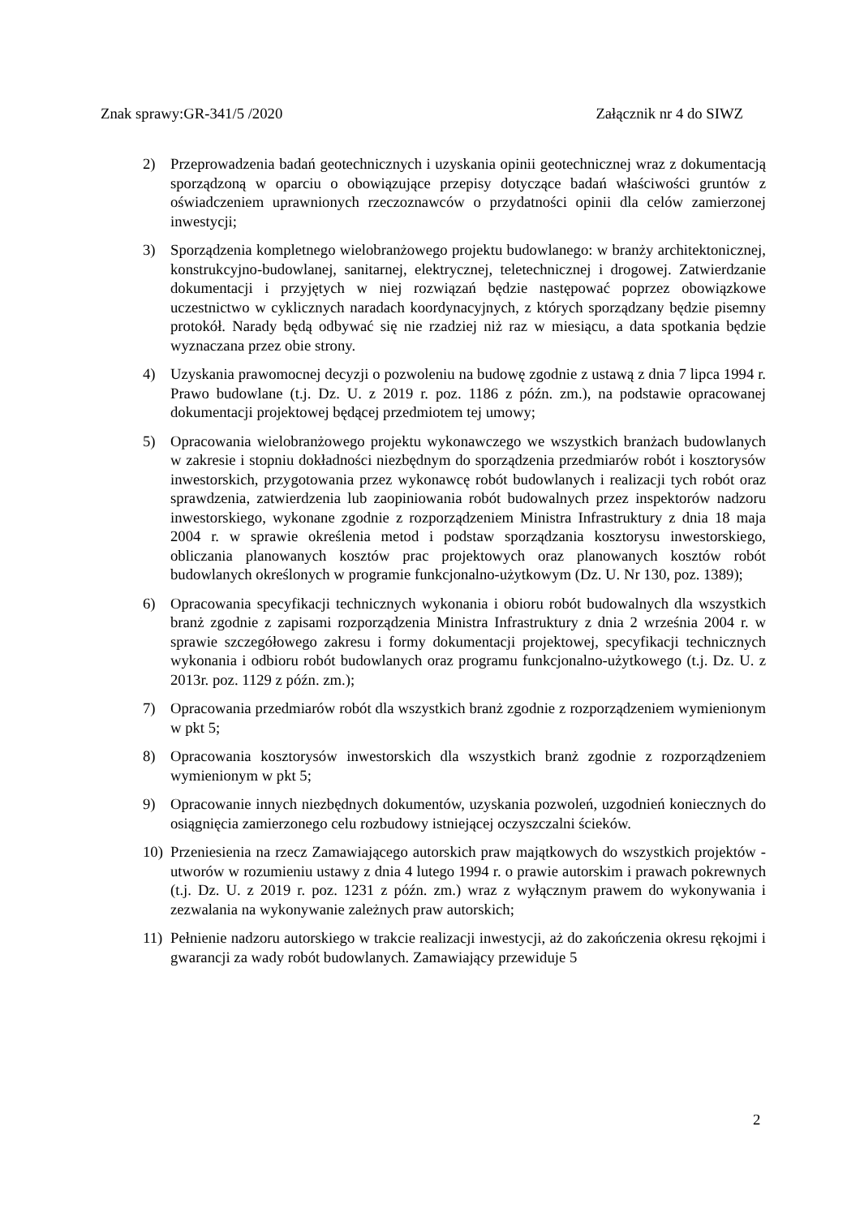Znak sprawy:GR-341/5 /2020 Załącznik nr 4 do SIWZ
2) Przeprowadzenia badań geotechnicznych i uzyskania opinii geotechnicznej wraz z dokumentacją sporządzoną w oparciu o obowiązujące przepisy dotyczące badań właściwości gruntów z oświadczeniem uprawnionych rzeczoznawców o przydatności opinii dla celów zamierzonej inwestycji;
3) Sporządzenia kompletnego wielobranżowego projektu budowlanego: w branży architektonicznej, konstrukcyjno-budowlanej, sanitarnej, elektrycznej, teletechnicznej i drogowej. Zatwierdzanie dokumentacji i przyjętych w niej rozwiązań będzie następować poprzez obowiązkowe uczestnictwo w cyklicznych naradach koordynacyjnych, z których sporządzany będzie pisemny protokół. Narady będą odbywać się nie rzadziej niż raz w miesiącu, a data spotkania będzie wyznaczana przez obie strony.
4) Uzyskania prawomocnej decyzji o pozwoleniu na budowę zgodnie z ustawą z dnia 7 lipca 1994 r. Prawo budowlane (t.j. Dz. U. z 2019 r. poz. 1186 z późn. zm.), na podstawie opracowanej dokumentacji projektowej będącej przedmiotem tej umowy;
5) Opracowania wielobranżowego projektu wykonawczego we wszystkich branżach budowlanych w zakresie i stopniu dokładności niezbędnym do sporządzenia przedmiarów robót i kosztorysów inwestorskich, przygotowania przez wykonawcę robót budowlanych i realizacji tych robót oraz sprawdzenia, zatwierdzenia lub zaopiniowania robót budowalnych przez inspektorów nadzoru inwestorskiego, wykonane zgodnie z rozporządzeniem Ministra Infrastruktury z dnia 18 maja 2004 r. w sprawie określenia metod i podstaw sporządzania kosztorysu inwestorskiego, obliczania planowanych kosztów prac projektowych oraz planowanych kosztów robót budowlanych określonych w programie funkcjonalno-użytkowym (Dz. U. Nr 130, poz. 1389);
6) Opracowania specyfikacji technicznych wykonania i obioru robót budowalnych dla wszystkich branż zgodnie z zapisami rozporządzenia Ministra Infrastruktury z dnia 2 września 2004 r. w sprawie szczegółowego zakresu i formy dokumentacji projektowej, specyfikacji technicznych wykonania i odbioru robót budowlanych oraz programu funkcjonalno-użytkowego (t.j. Dz. U. z 2013r. poz. 1129 z późn. zm.);
7) Opracowania przedmiarów robót dla wszystkich branż zgodnie z rozporządzeniem wymienionym w pkt 5;
8) Opracowania kosztorysów inwestorskich dla wszystkich branż zgodnie z rozporządzeniem wymienionym w pkt 5;
9) Opracowanie innych niezbędnych dokumentów, uzyskania pozwoleń, uzgodnień koniecznych do osiągnięcia zamierzonego celu rozbudowy istniejącej oczyszczalni ścieków.
10) Przeniesienia na rzecz Zamawiającego autorskich praw majątkowych do wszystkich projektów - utworów w rozumieniu ustawy z dnia 4 lutego 1994 r. o prawie autorskim i prawach pokrewnych (t.j. Dz. U. z 2019 r. poz. 1231 z późn. zm.) wraz z wyłącznym prawem do wykonywania i zezwalania na wykonywanie zależnych praw autorskich;
11) Pełnienie nadzoru autorskiego w trakcie realizacji inwestycji, aż do zakończenia okresu rękojmi i gwarancji za wady robót budowlanych. Zamawiający przewiduje 5
2